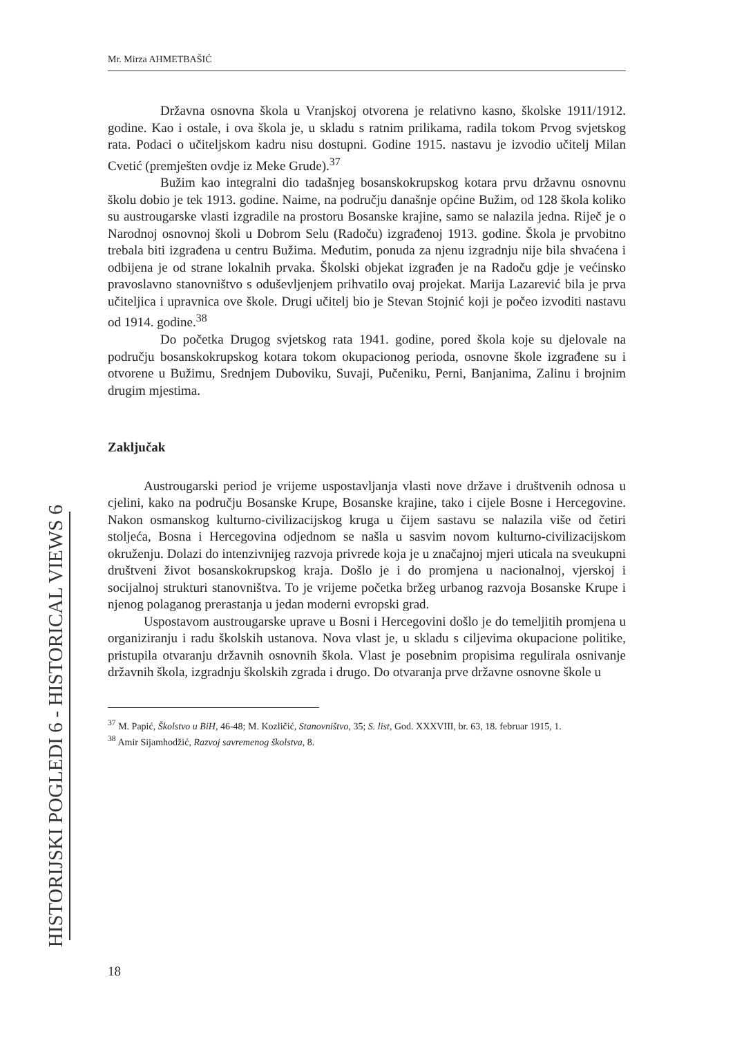Mr. Mirza AHMETBAŠIĆ
HISTORIJSKI POGLEDI 6 - HISTORICAL VIEWS 6
Državna osnovna škola u Vranjskoj otvorena je relativno kasno, školske 1911/1912. godine. Kao i ostale, i ova škola je, u skladu s ratnim prilikama, radila tokom Prvog svjetskog rata. Podaci o učiteljskom kadru nisu dostupni. Godine 1915. nastavu je izvodio učitelj Milan Cvetić (premješten ovdje iz Meke Grude).<sup>37</sup>
Bužim kao integralni dio tadašnjeg bosanskokrupskog kotara prvu državnu osnovnu školu dobio je tek 1913. godine. Naime, na području današnje općine Bužim, od 128 škola koliko su austrougarske vlasti izgradile na prostoru Bosanske krajine, samo se nalazila jedna. Riječ je o Narodnoj osnovnoj školi u Dobrom Selu (Radoču) izgrađenoj 1913. godine. Škola je prvobitno trebala biti izgrađena u centru Bužima. Međutim, ponuda za njenu izgradnju nije bila shvaćena i odbijena je od strane lokalnih prvaka. Školski objekat izgrađen je na Radoču gdje je većinsko pravoslavno stanovništvo s oduševljenjem prihvatilo ovaj projekat. Marija Lazarević bila je prva učiteljica i upravnica ove škole. Drugi učitelj bio je Stevan Stojnić koji je počeo izvoditi nastavu od 1914. godine.<sup>38</sup>
Do početka Drugog svjetskog rata 1941. godine, pored škola koje su djelovale na području bosanskokrupskog kotara tokom okupacionog perioda, osnovne škole izgrađene su i otvorene u Bužimu, Srednjem Duboviku, Suvaji, Pučeniku, Perni, Banjanima, Zalinu i brojnim drugim mjestima.
Zaključak
Austrougarski period je vrijeme uspostavljanja vlasti nove države i društvenih odnosa u cjelini, kako na području Bosanske Krupe, Bosanske krajine, tako i cijele Bosne i Hercegovine. Nakon osmanskog kulturno-civilizacijskog kruga u čijem sastavu se nalazila više od četiri stoljeća, Bosna i Hercegovina odjednom se našla u sasvim novom kulturno-civilizacijskom okruženju. Dolazi do intenzivnijeg razvoja privrede koja je u značajnoj mjeri uticala na sveukupni društveni život bosanskokrupskog kraja. Došlo je i do promjena u nacionalnoj, vjerskoj i socijalnoj strukturi stanovništva. To je vrijeme početka bržeg urbanog razvoja Bosanske Krupe i njenog polaganog prerastanja u jedan moderni evropski grad.
Uspostavom austrougarske uprave u Bosni i Hercegovini došlo je do temeljitih promjena u organiziranju i radu školskih ustanova. Nova vlast je, u skladu s ciljevima okupacione politike, pristupila otvaranju državnih osnovnih škola. Vlast je posebnim propisima regulirala osnivanje državnih škola, izgradnju školskih zgrada i drugo. Do otvaranja prve državne osnovne škole u
<sup>37</sup> M. Papić, Školstvo u BiH, 46-48; M. Kozličić, Stanovništvo, 35; S. list, God. XXXVIII, br. 63, 18. februar 1915, 1.
<sup>38</sup> Amir Sijamhodžić, Razvoj savremenog školstva, 8.
18